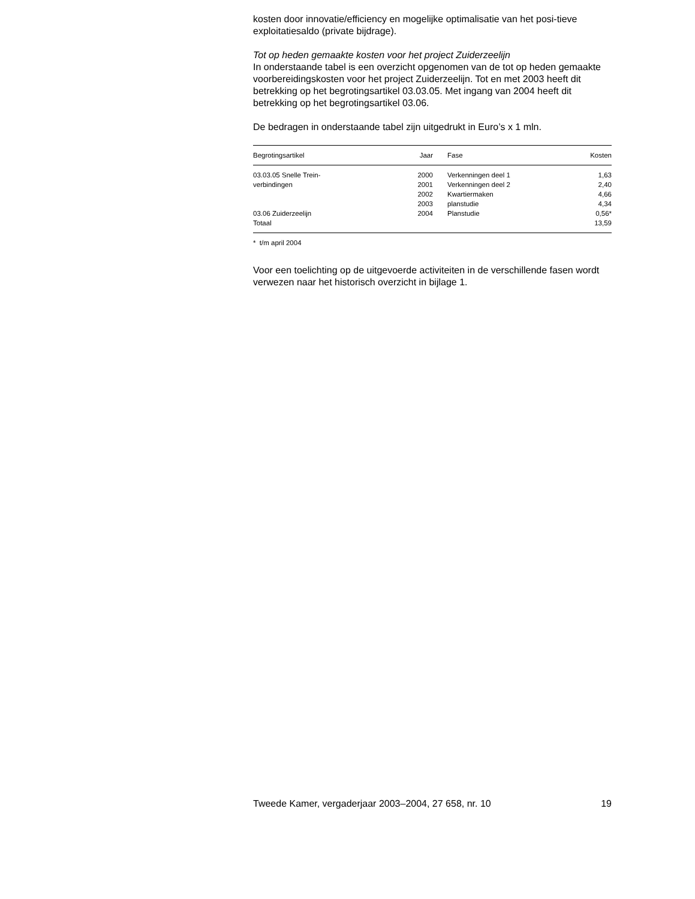kosten door innovatie/efficiency en mogelijke optimalisatie van het posi-tieve exploitatiesaldo (private bijdrage).
Tot op heden gemaakte kosten voor het project Zuiderzeelijn
In onderstaande tabel is een overzicht opgenomen van de tot op heden gemaakte voorbereidingskosten voor het project Zuiderzeelijn. Tot en met 2003 heeft dit betrekking op het begrotingsartikel 03.03.05. Met ingang van 2004 heeft dit betrekking op het begrotingsartikel 03.06.
De bedragen in onderstaande tabel zijn uitgedrukt in Euro’s x 1 mln.
| Begrotingsartikel | Jaar | Fase | Kosten |
| --- | --- | --- | --- |
| 03.03.05 Snelle Trein- | 2000 | Verkenningen deel 1 | 1,63 |
| verbindingen | 2001 | Verkenningen deel 2 | 2,40 |
| | 2002 | Kwartiermaken | 4,66 |
| | 2003 | planstudie | 4,34 |
| 03.06 Zuiderzeelijn | 2004 | Planstudie | 0,56* |
| Totaal | | | 13,59 |
* t/m april 2004
Voor een toelichting op de uitgevoerde activiteiten in de verschillende fasen wordt verwezen naar het historisch overzicht in bijlage 1.
Tweede Kamer, vergaderjaar 2003–2004, 27 658, nr. 10 19